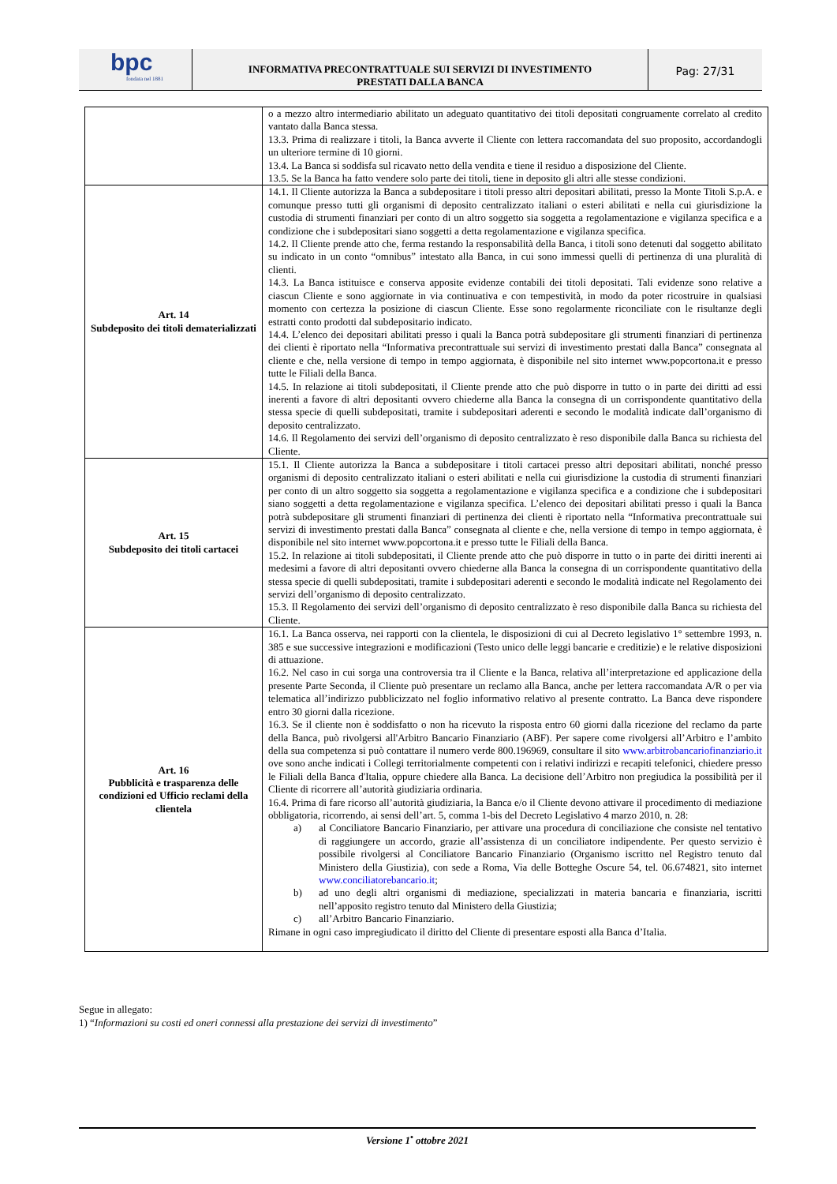bpc
fondata nel 1881
INFORMATIVA PRECONTRATTUALE SUI SERVIZI DI INVESTIMENTO
PRESTATI DALLA BANCA
Pag: 27/31
| | o a mezzo altro intermediario abilitato un adeguato quantitativo dei titoli depositati congruamente correlato al credito vantato dalla Banca stessa. 13.3. Prima di realizzare i titoli, la Banca avverte il Cliente con lettera raccomandata del suo proposito, accordandogli un ulteriore termine di 10 giorni. 13.4. La Banca si soddisfa sul ricavato netto della vendita e tiene il residuo a disposizione del Cliente. 13.5. Se la Banca ha fatto vendere solo parte dei titoli, tiene in deposito gli altri alle stesse condizioni. |
| Art. 14 Subdeposito dei titoli dematerializzati | 14.1. Il Cliente autorizza la Banca a subdepositare i titoli presso altri depositari abilitati, presso la Monte Titoli S.p.A. e comunque presso tutti gli organismi di deposito centralizzato italiani o esteri abilitati e nella cui giurisdizione la custodia di strumenti finanziari per conto di un altro soggetto sia soggetta a regolamentazione e vigilanza specifica e a condizione che i subdepositari siano soggetti a detta regolamentazione e vigilanza specifica. 14.2. Il Cliente prende atto che, ferma restando la responsabilità della Banca, i titoli sono detenuti dal soggetto abilitato su indicato in un conto “omnibus” intestato alla Banca, in cui sono immessi quelli di pertinenza di una pluralità di clienti. 14.3. La Banca istituisce e conserva apposite evidenze contabili dei titoli depositati. Tali evidenze sono relative a ciascun Cliente e sono aggiornate in via continuativa e con tempestività, in modo da poter ricostruire in qualsiasi momento con certezza la posizione di ciascun Cliente. Esse sono regolarmente riconciliate con le risultanze degli estratti conto prodotti dal subdepositario indicato. 14.4. L’elenco dei depositari abilitati presso i quali la Banca potrà subdepositare gli strumenti finanziari di pertinenza dei clienti è riportato nella “Informativa precontrattuale sui servizi di investimento prestati dalla Banca” consegnata al cliente e che, nella versione di tempo in tempo aggiornata, è disponibile nel sito internet www.popcortona.it e presso tutte le Filiali della Banca. 14.5. In relazione ai titoli subdepositati, il Cliente prende atto che può disporre in tutto o in parte dei diritti ad essi inerenti a favore di altri depositanti ovvero chiederne alla Banca la consegna di un corrispondente quantitativo della stessa specie di quelli subdepositati, tramite i subdepositari aderenti e secondo le modalità indicate dall’organismo di deposito centralizzato. 14.6. Il Regolamento dei servizi dell’organismo di deposito centralizzato è reso disponibile dalla Banca su richiesta del Cliente. |
| Art. 15 Subdeposito dei titoli cartacei | 15.1. Il Cliente autorizza la Banca a subdepositare i titoli cartacei presso altri depositari abilitati, nonché presso organismi di deposito centralizzato italiani o esteri abilitati e nella cui giurisdizione la custodia di strumenti finanziari per conto di un altro soggetto sia soggetta a regolamentazione e vigilanza specifica e a condizione che i subdepositari siano soggetti a detta regolamentazione e vigilanza specifica. L’elenco dei depositari abilitati presso i quali la Banca potrà subdepositare gli strumenti finanziari di pertinenza dei clienti è riportato nella “Informativa precontrattuale sui servizi di investimento prestati dalla Banca” consegnata al cliente e che, nella versione di tempo in tempo aggiornata, è disponibile nel sito internet www.popcortona.it e presso tutte le Filiali della Banca. 15.2. In relazione ai titoli subdepositati, il Cliente prende atto che può disporre in tutto o in parte dei diritti inerenti ai medesimi a favore di altri depositanti ovvero chiederne alla Banca la consegna di un corrispondente quantitativo della stessa specie di quelli subdepositati, tramite i subdepositari aderenti e secondo le modalità indicate nel Regolamento dei servizi dell’organismo di deposito centralizzato. 15.3. Il Regolamento dei servizi dell’organismo di deposito centralizzato è reso disponibile dalla Banca su richiesta del Cliente. |
| Art. 16 Pubblicità e trasparenza delle condizioni ed Ufficio reclami della clientela | 16.1. La Banca osserva, nei rapporti con la clientela, le disposizioni di cui al Decreto legislativo 1° settembre 1993, n. 385 e sue successive integrazioni e modificazioni (Testo unico delle leggi bancarie e creditizie) e le relative disposizioni di attuazione. 16.2. Nel caso in cui sorga una controversia tra il Cliente e la Banca, relativa all’interpretazione ed applicazione della presente Parte Seconda, il Cliente può presentare un reclamo alla Banca, anche per lettera raccomandata A/R o per via telematica all’indirizzo pubblicizzato nel foglio informativo relativo al presente contratto. La Banca deve rispondere entro 30 giorni dalla ricezione. 16.3. Se il cliente non è soddisfatto o non ha ricevuto la risposta entro 60 giorni dalla ricezione del reclamo da parte della Banca, può rivolgersi all'Arbitro Bancario Finanziario (ABF). Per sapere come rivolgersi all’Arbitro e l’ambito della sua competenza si può contattare il numero verde 800.196969, consultare il sito www.arbitrobancariofinanziario.it ove sono anche indicati i Collegi territorialmente competenti con i relativi indirizzi e recapiti telefonici, chiedere presso le Filiali della Banca d'Italia, oppure chiedere alla Banca. La decisione dell’Arbitro non pregiudica la possibilità per il Cliente di ricorrere all’autorità giudiziaria ordinaria. 16.4. Prima di fare ricorso all’autorità giudiziaria, la Banca e/o il Cliente devono attivare il procedimento di mediazione obbligatoria, ricorrendo, ai sensi dell’art. 5, comma 1-bis del Decreto Legislativo 4 marzo 2010, n. 28: a) al Conciliatore Bancario Finanziario, per attivare una procedura di conciliazione che consiste nel tentativo di raggiungere un accordo, grazie all’assistenza di un conciliatore indipendente. Per questo servizio è possibile rivolgersi al Conciliatore Bancario Finanziario (Organismo iscritto nel Registro tenuto dal Ministero della Giustizia), con sede a Roma, Via delle Botteghe Oscure 54, tel. 06.674821, sito internet www.conciliatorebancario.it ; b) ad uno degli altri organismi di mediazione, specializzati in materia bancaria e finanziaria, iscritti nell’apposito registro tenuto dal Ministero della Giustizia; c) all’Arbitro Bancario Finanziario. Rimane in ogni caso impregiudicato il diritto del Cliente di presentare esposti alla Banca d’Italia. |
Segue in allegato:
1) “Informazioni su costi ed oneri connessi alla prestazione dei servizi di investimento”
Versione 1<sup>•</sup> ottobre 2021